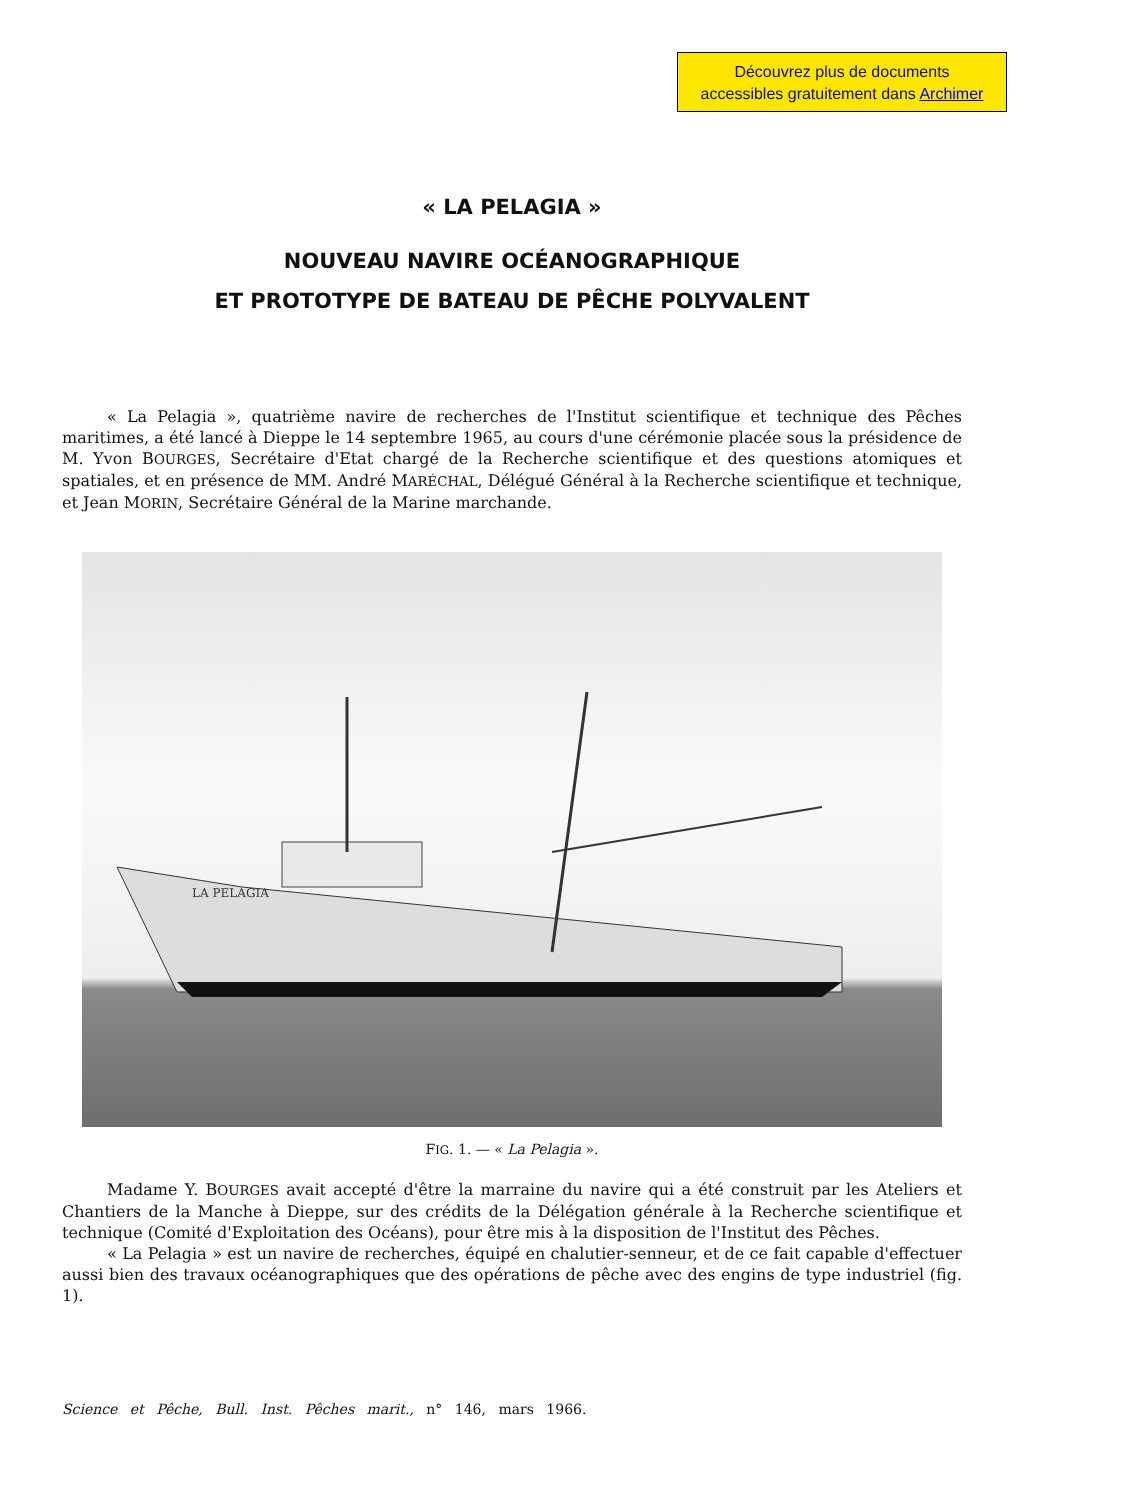Découvrez plus de documents
accessibles gratuitement dans Archimer
« LA PELAGIA »
NOUVEAU NAVIRE OCÉANOGRAPHIQUE
ET PROTOTYPE DE BATEAU DE PÊCHE POLYVALENT
« La Pelagia », quatrième navire de recherches de l'Institut scientifique et technique des Pêches maritimes, a été lancé à Dieppe le 14 septembre 1965, au cours d'une cérémonie placée sous la présidence de M. Yvon BOURGES, Secrétaire d'Etat chargé de la Recherche scientifique et des questions atomiques et spatiales, et en présence de MM. André MARÉCHAL, Délégué Général à la Recherche scientifique et technique, et Jean MORIN, Secrétaire Général de la Marine marchande.
LA PELAGIA
FIG. 1. — « La Pelagia ».
Madame Y. BOURGES avait accepté d'être la marraine du navire qui a été construit par les Ateliers et Chantiers de la Manche à Dieppe, sur des crédits de la Délégation générale à la Recherche scientifique et technique (Comité d'Exploitation des Océans), pour être mis à la disposition de l'Institut des Pêches.
« La Pelagia » est un navire de recherches, équipé en chalutier-senneur, et de ce fait capable d'effectuer aussi bien des travaux océanographiques que des opérations de pêche avec des engins de type industriel (fig. 1).
Science et Pêche, Bull. Inst. Pêches marit., n° 146, mars 1966.